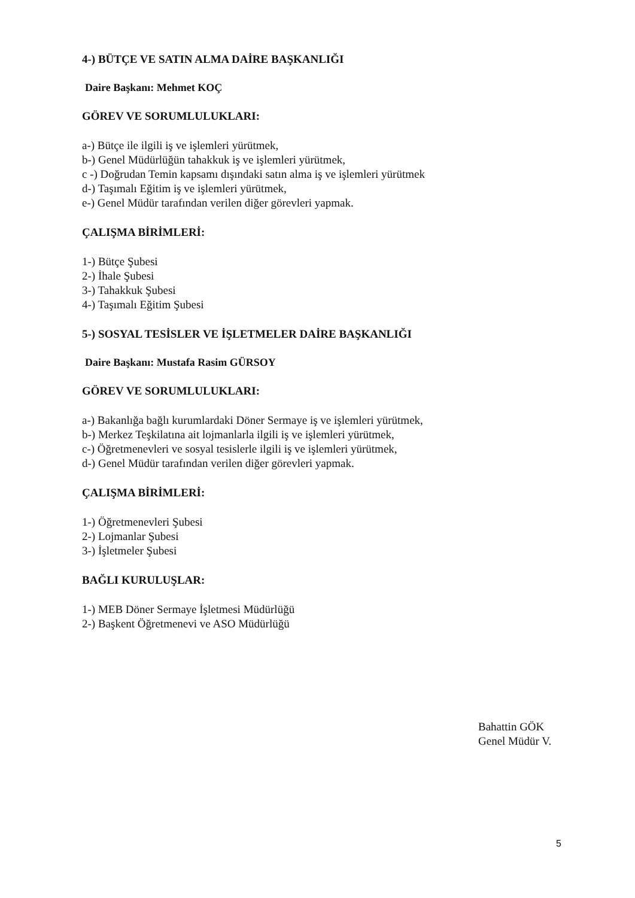4-) BÜTÇE VE SATIN ALMA DAİRE BAŞKANLIĞI
Daire Başkanı: Mehmet KOÇ
GÖREV VE SORUMLULUKLARI:
a-) Bütçe ile ilgili iş ve işlemleri yürütmek,
b-) Genel Müdürlüğün tahakkuk iş ve işlemleri yürütmek,
c -) Doğrudan Temin kapsamı dışındaki satın alma iş ve işlemleri yürütmek
d-) Taşımalı Eğitim iş ve işlemleri yürütmek,
e-) Genel Müdür tarafından verilen diğer görevleri yapmak.
ÇALIŞMA BİRİMLERİ:
1-) Bütçe Şubesi
2-) İhale Şubesi
3-) Tahakkuk Şubesi
4-) Taşımalı Eğitim Şubesi
5-) SOSYAL TESİSLER VE İŞLETMELER DAİRE BAŞKANLIĞI
Daire Başkanı: Mustafa Rasim GÜRSOY
GÖREV VE SORUMLULUKLARI:
a-) Bakanlığa bağlı kurumlardaki Döner Sermaye iş ve işlemleri yürütmek,
b-) Merkez Teşkilatına ait lojmanlarla ilgili iş ve işlemleri yürütmek,
c-) Öğretmenevleri ve sosyal tesislerle ilgili iş ve işlemleri yürütmek,
d-) Genel Müdür tarafından verilen diğer görevleri yapmak.
ÇALIŞMA BİRİMLERİ:
1-) Öğretmenevleri Şubesi
2-) Lojmanlar Şubesi
3-) İşletmeler Şubesi
BAĞLI KURULUŞLAR:
1-) MEB Döner Sermaye İşletmesi Müdürlüğü
2-) Başkent Öğretmenevi ve ASO Müdürlüğü
Bahattin GÖK
Genel Müdür V.
5